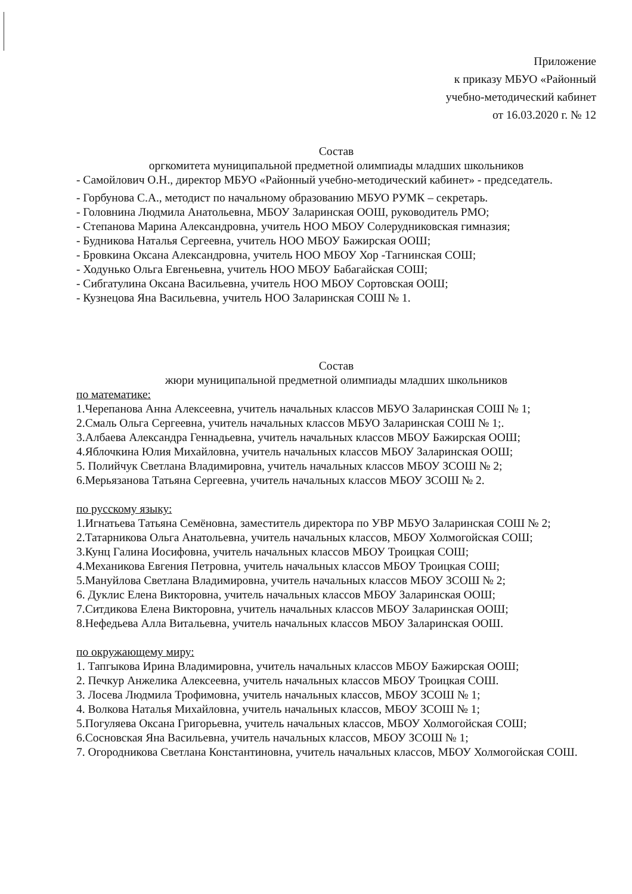Приложение
к приказу МБУО «Районный
учебно-методический кабинет
от 16.03.2020 г. № 12
Состав
оргкомитета муниципальной предметной олимпиады младших школьников
- Самойлович О.Н., директор МБУО «Районный учебно-методический кабинет» - председатель.
- Горбунова С.А., методист по начальному образованию МБУО РУМК – секретарь.
- Головнина Людмила Анатольевна, МБОУ Заларинская ООШ, руководитель РМО;
- Степанова Марина Александровна, учитель НОО МБОУ Солерудниковская гимназия;
- Будникова Наталья Сергеевна, учитель НОО МБОУ Бажирская ООШ;
- Бровкина Оксана Александровна, учитель НОО МБОУ Хор -Тагнинская СОШ;
- Ходунько Ольга Евгеньевна, учитель НОО МБОУ Бабагайская СОШ;
- Сибгатулина Оксана Васильевна, учитель НОО МБОУ Сортовская ООШ;
- Кузнецова Яна Васильевна, учитель НОО Заларинская СОШ № 1.
Состав
жюри муниципальной предметной олимпиады младших школьников
по математике:
1.Черепанова Анна Алексеевна, учитель начальных классов МБУО Заларинская СОШ № 1;
2.Смаль Ольга Сергеевна, учитель начальных классов МБУО Заларинская СОШ № 1;.
3.Албаева Александра Геннадьевна, учитель начальных классов МБОУ Бажирская ООШ;
4.Яблочкина Юлия Михайловна, учитель начальных классов МБОУ Заларинская ООШ;
5. Полийчук Светлана Владимировна, учитель начальных классов МБОУ ЗСОШ № 2;
6.Мерьязанова Татьяна Сергеевна, учитель начальных классов МБОУ ЗСОШ № 2.
по русскому языку:
1.Игнатьева Татьяна Семёновна, заместитель директора по УВР МБУО Заларинская СОШ № 2;
2.Татарникова Ольга Анатольевна, учитель начальных классов, МБОУ Холмогойская СОШ;
3.Кунц Галина Иосифовна, учитель начальных классов МБОУ Троицкая СОШ;
4.Механикова Евгения Петровна, учитель начальных классов МБОУ Троицкая СОШ;
5.Мануйлова Светлана Владимировна, учитель начальных классов МБОУ ЗСОШ № 2;
6. Дуклис Елена Викторовна, учитель начальных классов МБОУ Заларинская ООШ;
7.Ситдикова Елена Викторовна, учитель начальных классов МБОУ Заларинская ООШ;
8.Нефедьева Алла Витальевна, учитель начальных классов МБОУ Заларинская ООШ.
по окружающему миру:
1. Тапгыкова Ирина Владимировна, учитель начальных классов МБОУ Бажирская ООШ;
2. Печкур Анжелика Алексеевна, учитель начальных классов МБОУ Троицкая СОШ.
3. Лосева Людмила Трофимовна, учитель начальных классов, МБОУ ЗСОШ № 1;
4. Волкова Наталья Михайловна, учитель начальных классов, МБОУ ЗСОШ № 1;
5.Погуляева Оксана Григорьевна, учитель начальных классов, МБОУ Холмогойская СОШ;
6.Сосновская Яна Васильевна, учитель начальных классов, МБОУ ЗСОШ № 1;
7. Огородникова Светлана Константиновна, учитель начальных классов, МБОУ Холмогойская СОШ.